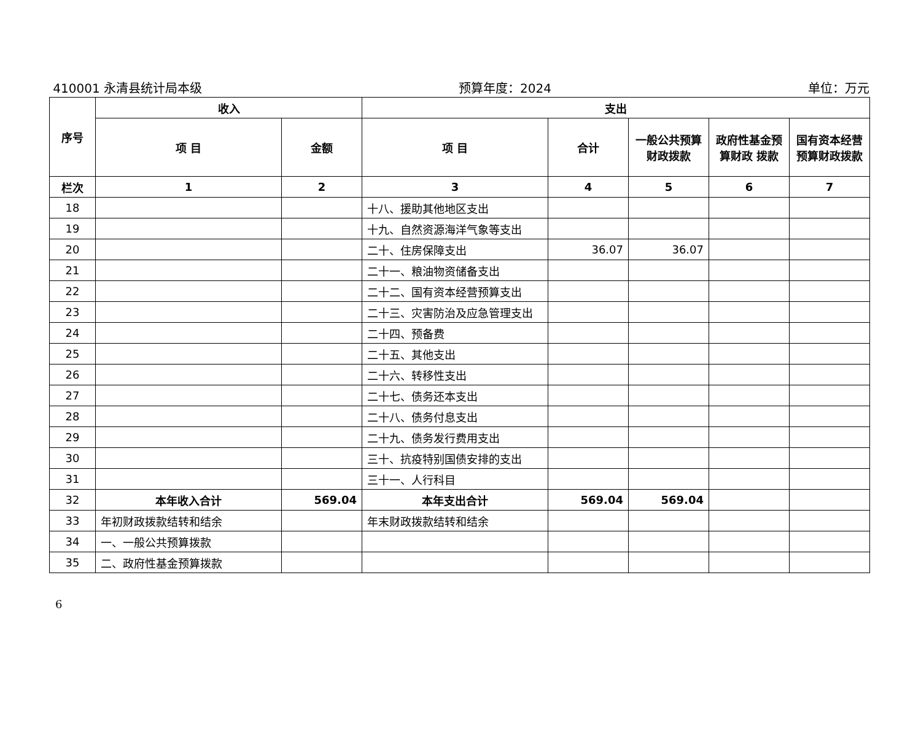410001 永清县统计局本级 预算年度：2024 单位：万元
| 序号 | 收入 | | 支出 | | | | |
| --- | --- | --- | --- | --- | --- | --- | --- |
| | 项 目 | 金额 | 项 目 | 合计 | 一般公共预算财政拨款 | 政府性基金预算财政 拨款 | 国有资本经营预算财政拨款 |
| 栏次 | 1 | 2 | 3 | 4 | 5 | 6 | 7 |
| 18 | | | 十八、援助其他地区支出 | | | | |
| 19 | | | 十九、自然资源海洋气象等支出 | | | | |
| 20 | | | 二十、住房保障支出 | 36.07 | 36.07 | | |
| 21 | | | 二十一、粮油物资储备支出 | | | | |
| 22 | | | 二十二、国有资本经营预算支出 | | | | |
| 23 | | | 二十三、灾害防治及应急管理支出 | | | | |
| 24 | | | 二十四、预备费 | | | | |
| 25 | | | 二十五、其他支出 | | | | |
| 26 | | | 二十六、转移性支出 | | | | |
| 27 | | | 二十七、债务还本支出 | | | | |
| 28 | | | 二十八、债务付息支出 | | | | |
| 29 | | | 二十九、债务发行费用支出 | | | | |
| 30 | | | 三十、抗疫特别国债安排的支出 | | | | |
| 31 | | | 三十一、人行科目 | | | | |
| 32 | 本年收入合计 | 569.04 | 本年支出合计 | 569.04 | 569.04 | | |
| 33 | 年初财政拨款结转和结余 | | 年末财政拨款结转和结余 | | | | |
| 34 | 一、一般公共预算拨款 | | | | | | |
| 35 | 二、政府性基金预算拨款 | | | | | | |
6